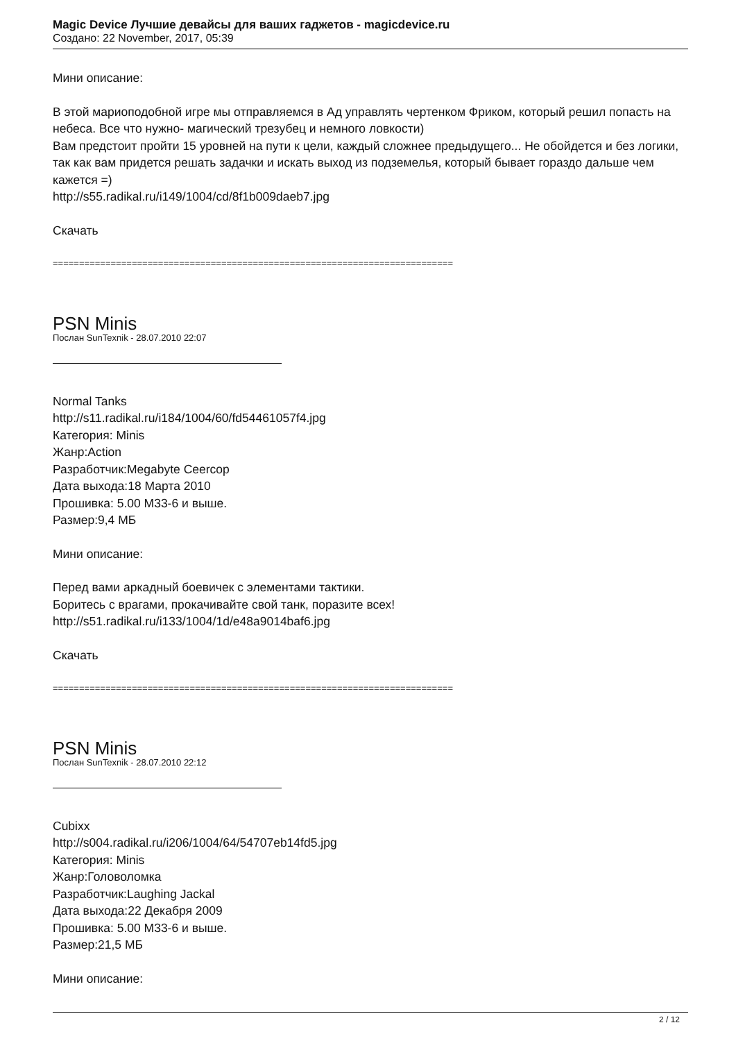Magic Device Лучшие девайсы для ваших гаджетов - magicdevice.ru
Создано: 22 November, 2017, 05:39
Мини описание:
В этой мариоподобной игре мы отправляемся в Ад управлять чертенком Фриком, который решил попасть на небеса. Все что нужно- магический трезубец и немного ловкости)
Вам предстоит пройти 15 уровней на пути к цели, каждый сложнее предыдущего... Не обойдется и без логики, так как вам придется решать задачки и искать выход из подземелья, который бывает гораздо дальше чем кажется =)
http://s55.radikal.ru/i149/1004/cd/8f1b009daeb7.jpg
Скачать
============================================================================
PSN Minis
Послан SunTexnik - 28.07.2010 22:07
Normal Tanks
http://s11.radikal.ru/i184/1004/60/fd54461057f4.jpg
Категория: Minis
Жанр:Action
Разработчик:Megabyte Ceercop
Дата выхода:18 Марта 2010
Прошивка: 5.00 M33-6 и выше.
Размер:9,4 МБ
Мини описание:
Перед вами аркадный боевичек с элементами тактики.
Боритесь с врагами, прокачивайте свой танк, поразите всех!
http://s51.radikal.ru/i133/1004/1d/e48a9014baf6.jpg
Скачать
============================================================================
PSN Minis
Послан SunTexnik - 28.07.2010 22:12
Cubixx
http://s004.radikal.ru/i206/1004/64/54707eb14fd5.jpg
Категория: Minis
Жанр:Головоломка
Разработчик:Laughing Jackal
Дата выхода:22 Декабря 2009
Прошивка: 5.00 M33-6 и выше.
Размер:21,5 МБ
Мини описание:
2 / 12